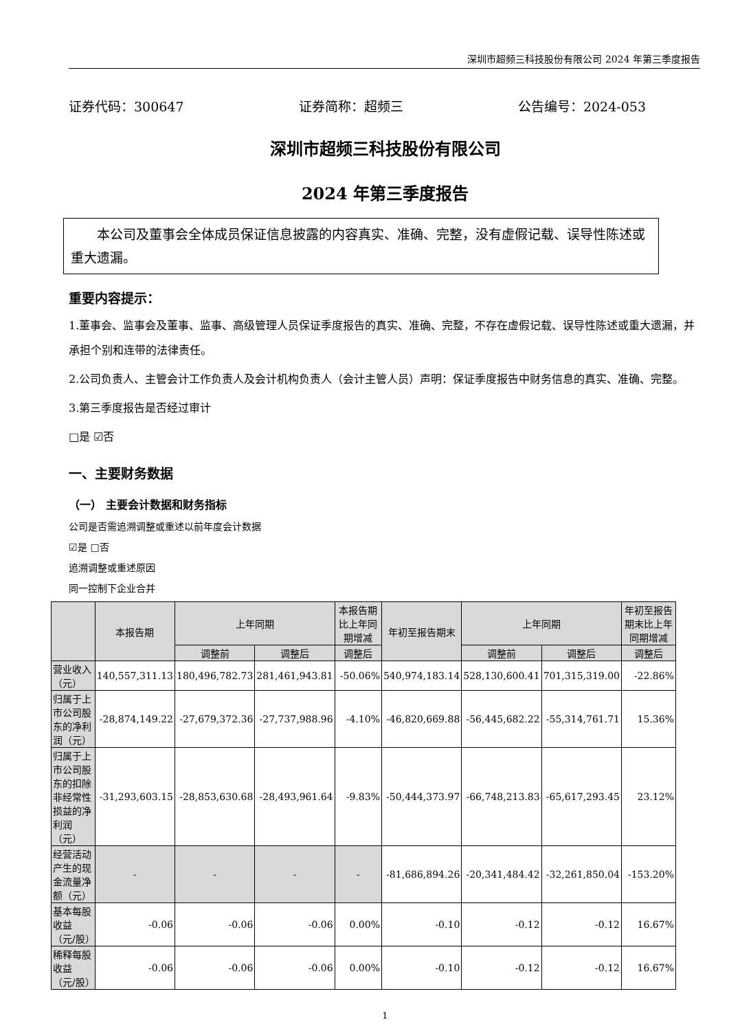深圳市超频三科技股份有限公司 2024 年第三季度报告
证券代码：300647 证券简称：超频三 公告编号：2024-053
深圳市超频三科技股份有限公司
2024 年第三季度报告
本公司及董事会全体成员保证信息披露的内容真实、准确、完整，没有虚假记载、误导性陈述或重大遗漏。
重要内容提示：
1.董事会、监事会及董事、监事、高级管理人员保证季度报告的真实、准确、完整，不存在虚假记载、误导性陈述或重大遗漏，并承担个别和连带的法律责任。
2.公司负责人、主管会计工作负责人及会计机构负责人（会计主管人员）声明：保证季度报告中财务信息的真实、准确、完整。
3.第三季度报告是否经过审计
□是 ☑否
一、主要财务数据
（一） 主要会计数据和财务指标
公司是否需追溯调整或重述以前年度会计数据
☑是 □否
追溯调整或重述原因
同一控制下企业合并
| | 本报告期 | 上年同期 | | 本报告期比上年同期增减 | 年初至报告期末 | 上年同期 | | 年初至报告期末比上年同期增减 |
| --- | --- | --- | --- | --- | --- | --- | --- | --- |
| | | 调整前 | 调整后 | 调整后 | | 调整前 | 调整后 | 调整后 |
| 营业收入（元） | 140,557,311.13 | 180,496,782.73 | 281,461,943.81 | -50.06% | 540,974,183.14 | 528,130,600.41 | 701,315,319.00 | -22.86% |
| 归属于上市公司股东的净利润（元） | -28,874,149.22 | -27,679,372.36 | -27,737,988.96 | -4.10% | -46,820,669.88 | -56,445,682.22 | -55,314,761.71 | 15.36% |
| 归属于上市公司股东的扣除非经常性损益的净利润（元） | -31,293,603.15 | -28,853,630.68 | -28,493,961.64 | -9.83% | -50,444,373.97 | -66,748,213.83 | -65,617,293.45 | 23.12% |
| 经营活动产生的现金流量净额（元） | - | - | - | - | -81,686,894.26 | -20,341,484.42 | -32,261,850.04 | -153.20% |
| 基本每股收益（元/股） | -0.06 | -0.06 | -0.06 | 0.00% | -0.10 | -0.12 | -0.12 | 16.67% |
| 稀释每股收益（元/股） | -0.06 | -0.06 | -0.06 | 0.00% | -0.10 | -0.12 | -0.12 | 16.67% |
1